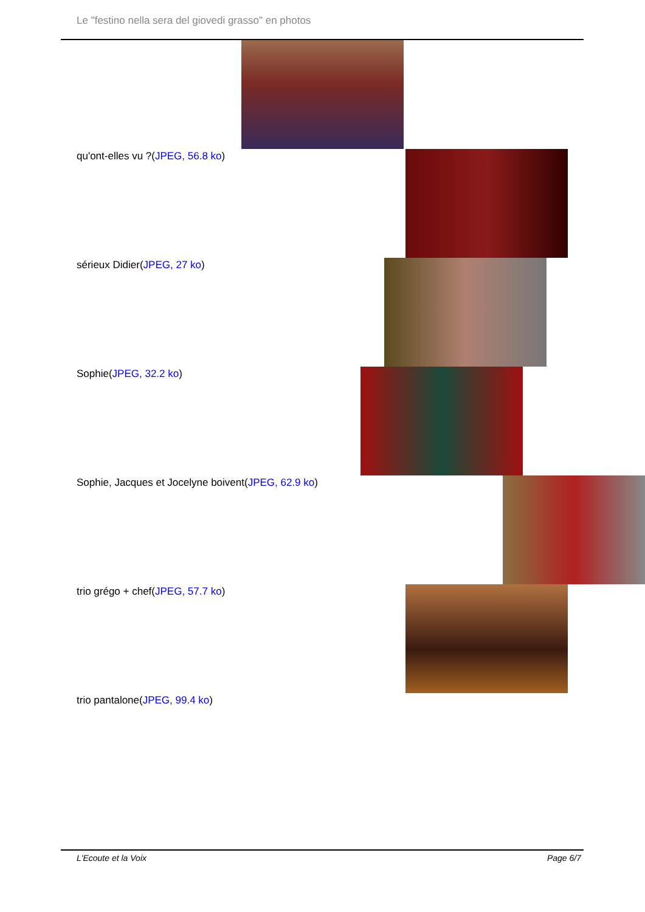Le "festino nella sera del giovedi grasso" en photos
qu'ont-elles vu ?(JPEG, 56.8 ko)
sérieux Didier(JPEG, 27 ko)
Sophie(JPEG, 32.2 ko)
Sophie, Jacques et Jocelyne boivent(JPEG, 62.9 ko)
trio grégo + chef(JPEG, 57.7 ko)
trio pantalone(JPEG, 99.4 ko)
L'Ecoute et la Voix Page 6/7